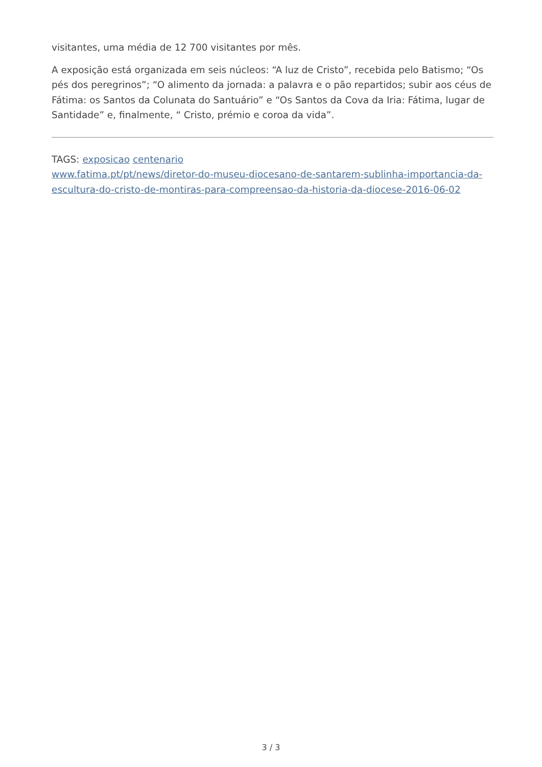visitantes, uma média de 12 700 visitantes por mês.
A exposição está organizada em seis núcleos: “A luz de Cristo”, recebida pelo Batismo; “Os pés dos peregrinos”; “O alimento da jornada: a palavra e o pão repartidos; subir aos céus de Fátima: os Santos da Colunata do Santuário” e “Os Santos da Cova da Iria: Fátima, lugar de Santidade” e, finalmente, “ Cristo, prémio e coroa da vida”.
TAGS: exposicao centenario
www.fatima.pt/pt/news/diretor-do-museu-diocesano-de-santarem-sublinha-importancia-da-escultura-do-cristo-de-montiras-para-compreensao-da-historia-da-diocese-2016-06-02
3 / 3